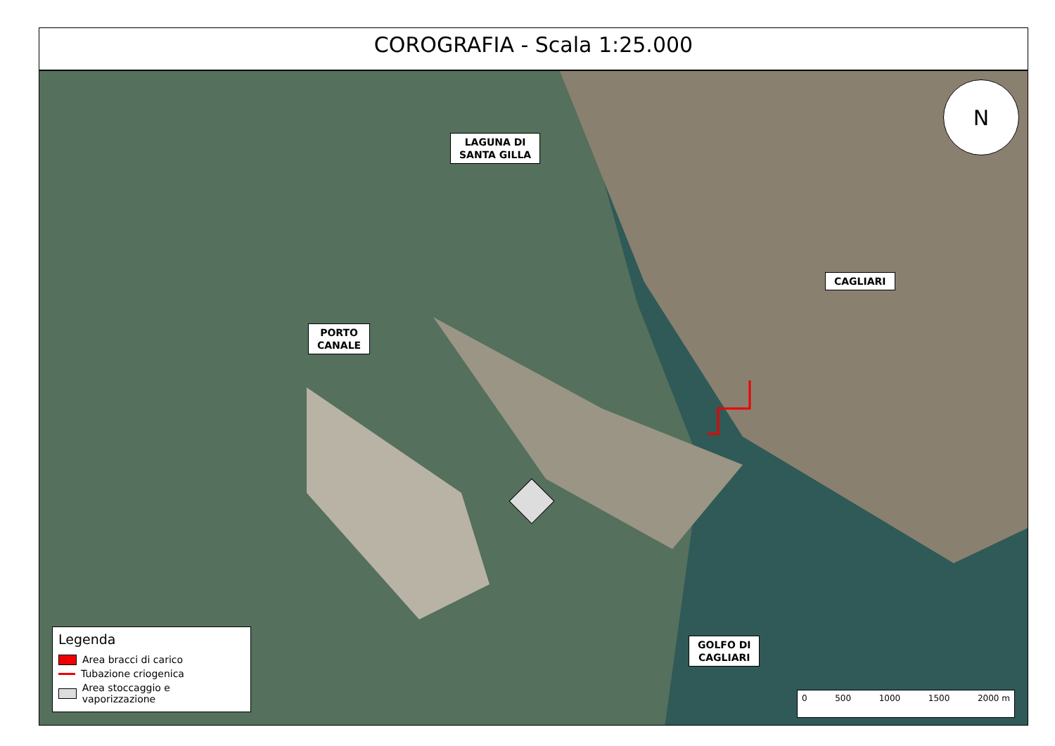CORO­GRAFIA - Scala 1:25.000
LAGUNA DI
SANTA GILLA
CAGLIARI
PORTO
CANALE
GOLFO DI
CAGLIARI
N
Legenda
Area bracci di carico
Tubazione criogenica
Area stoccaggio e vaporizzazione
0 500 1000 1500 2000 m